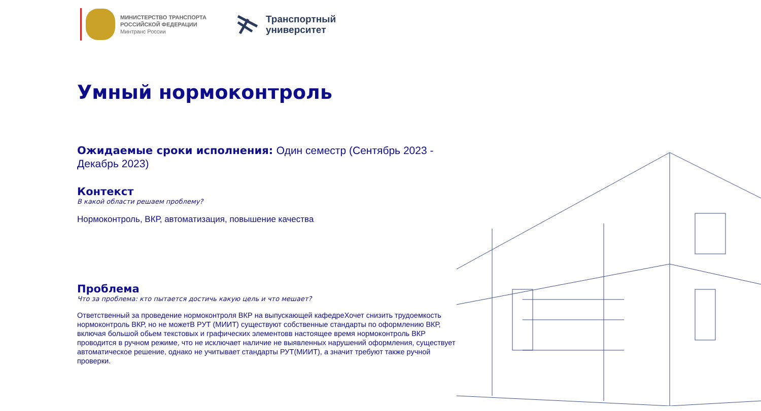МИНИСТЕРСТВО ТРАНСПОРТА
РОССИЙСКОЙ ФЕДЕРАЦИИ
Минтранс России
Транспортный
университет
Умный нормоконтроль
Ожидаемые сроки исполнения: Один семестр (Сентябрь 2023 - Декабрь 2023)
Контекст
В какой области решаем проблему?
Нормоконтроль, ВКР, автоматизация, повышение качества
Проблема
Что за проблема: кто пытается достичь какую цель и что мешает?
Ответственный за проведение нормоконтроля ВКР на выпускающей кафедреХочет снизить трудоемкость нормоконтроль ВКР, но не можетВ РУТ (МИИТ) существуют собственные стандарты по оформлению ВКР, включая большой обьем текстовых и графических элементовв настоящее время нормоконтроль ВКР проводится в ручном режиме, что не исключает наличие не выявленных нарушений оформления, существует автоматическое решение, однако не учитывает стандарты РУТ(МИИТ), а значит требуют также ручной проверки.